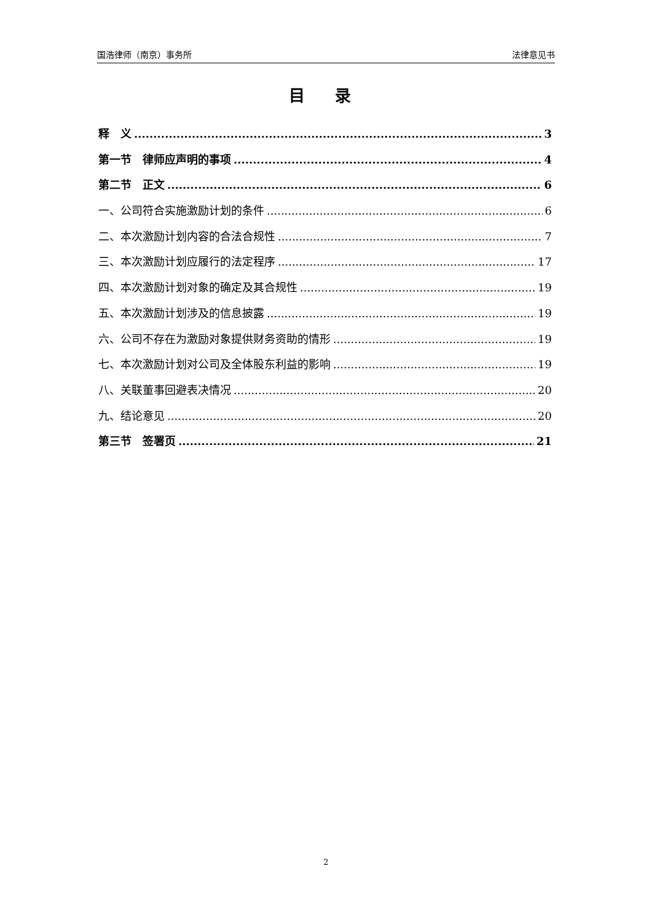国浩律师（南京）事务所 法律意见书
目 录
释　义 3
第一节　律师应声明的事项 4
第二节　正文 6
一、公司符合实施激励计划的条件 6
二、本次激励计划内容的合法合规性 7
三、本次激励计划应履行的法定程序 17
四、本次激励计划对象的确定及其合规性 19
五、本次激励计划涉及的信息披露 19
六、公司不存在为激励对象提供财务资助的情形 19
七、本次激励计划对公司及全体股东利益的影响 19
八、关联董事回避表决情况 20
九、结论意见 20
第三节　签署页 21
2